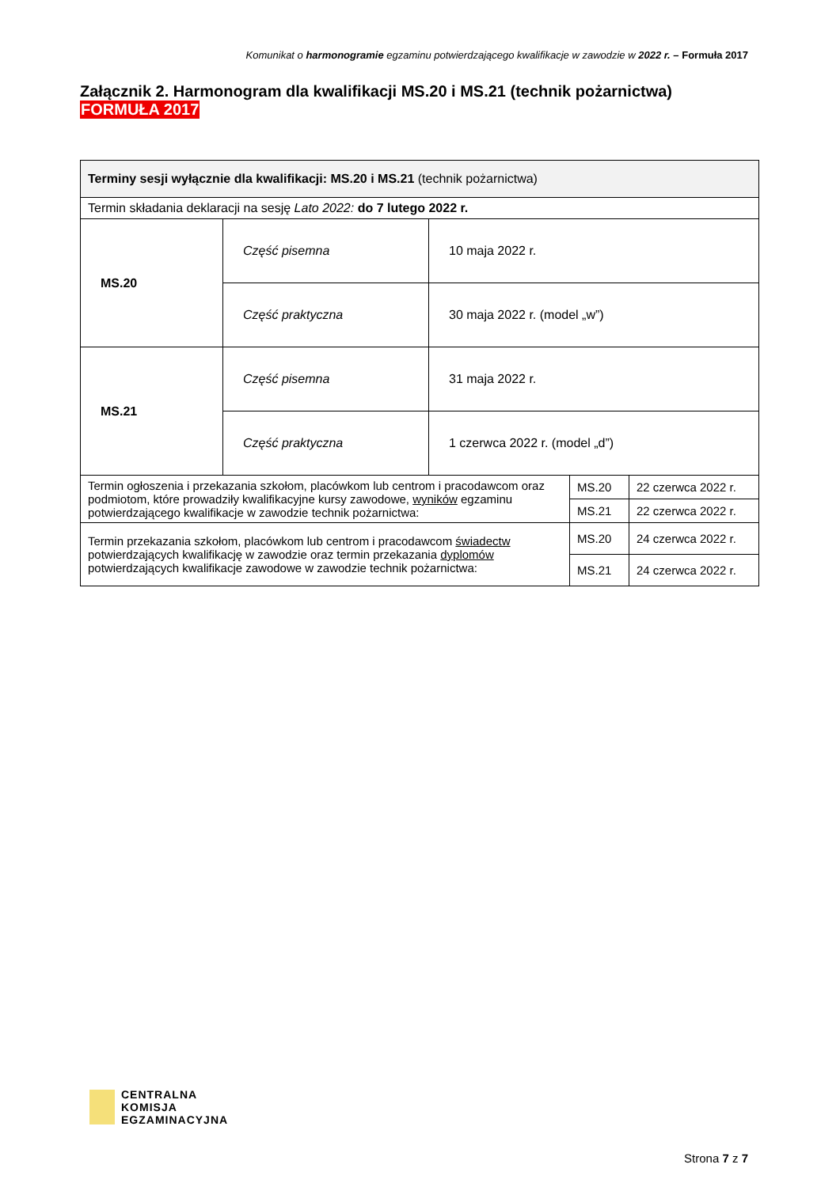Komunikat o harmonogramie egzaminu potwierdzającego kwalifikacje w zawodzie w 2022 r. – Formuła 2017
Załącznik 2. Harmonogram dla kwalifikacji MS.20 i MS.21 (technik pożarnictwa)
FORMUŁA 2017
| Terminy sesji wyłącznie dla kwalifikacji: MS.20 i MS.21 (technik pożarnictwa) | | | | |
| Termin składania deklaracji na sesję Lato 2022: do 7 lutego 2022 r. | | | | |
| MS.20 | Część pisemna | 10 maja 2022 r. | | |
| | Część praktyczna | 30 maja 2022 r. (model „w”) | | |
| MS.21 | Część pisemna | 31 maja 2022 r. | | |
| | Część praktyczna | 1 czerwca 2022 r. (model „d”) | | |
| Termin ogłoszenia i przekazania szkołom, placówkom lub centrom i pracodawcom oraz podmiotom, które prowadziły kwalifikacyjne kursy zawodowe, wyników egzaminu potwierdzającego kwalifikacje w zawodzie technik pożarnictwa: | | | MS.20 | 22 czerwca 2022 r. |
| | | | MS.21 | 22 czerwca 2022 r. |
| Termin przekazania szkołom, placówkom lub centrom i pracodawcom świadectw potwierdzających kwalifikację w zawodzie oraz termin przekazania dyplomów potwierdzających kwalifikacje zawodowe w zawodzie technik pożarnictwa: | | | MS.20 | 24 czerwca 2022 r. |
| | | | MS.21 | 24 czerwca 2022 r. |
CENTRALNA
KOMISJA
EGZAMINACYJNA
Strona 7 z 7